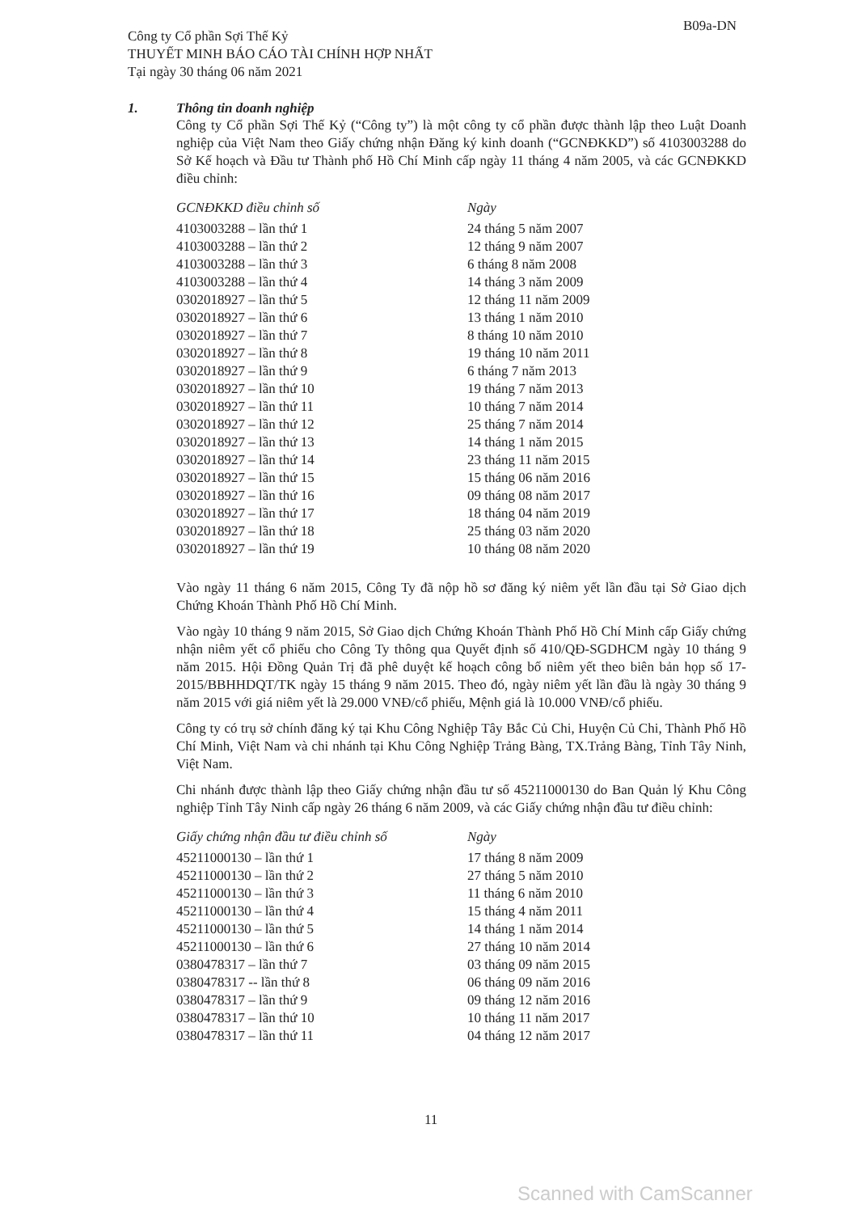Công ty Cổ phần Sợi Thế Kỷ
THUYẾT MINH BÁO CÁO TÀI CHÍNH HỢP NHẤT
Tại ngày 30 tháng 06 năm 2021
B09a-DN
1. Thông tin doanh nghiệp
Công ty Cổ phần Sợi Thế Kỷ (“Công ty”) là một công ty cổ phần được thành lập theo Luật Doanh nghiệp của Việt Nam theo Giấy chứng nhận Đăng ký kinh doanh (“GCNĐKKD”) số 4103003288 do Sở Kế hoạch và Đầu tư Thành phố Hồ Chí Minh cấp ngày 11 tháng 4 năm 2005, và các GCNĐKKD điều chỉnh:
| GCNĐKKD điều chỉnh số | Ngày |
| --- | --- |
| 4103003288 – lần thứ 1 | 24 tháng 5 năm 2007 |
| 4103003288 – lần thứ 2 | 12 tháng 9 năm 2007 |
| 4103003288 – lần thứ 3 | 6 tháng 8 năm 2008 |
| 4103003288 – lần thứ 4 | 14 tháng 3 năm 2009 |
| 0302018927 – lần thứ 5 | 12 tháng 11 năm 2009 |
| 0302018927 – lần thứ 6 | 13 tháng 1 năm 2010 |
| 0302018927 – lần thứ 7 | 8 tháng 10 năm 2010 |
| 0302018927 – lần thứ 8 | 19 tháng 10 năm 2011 |
| 0302018927 – lần thứ 9 | 6 tháng 7 năm 2013 |
| 0302018927 – lần thứ 10 | 19 tháng 7 năm 2013 |
| 0302018927 – lần thứ 11 | 10 tháng 7 năm 2014 |
| 0302018927 – lần thứ 12 | 25 tháng 7 năm 2014 |
| 0302018927 – lần thứ 13 | 14 tháng 1 năm 2015 |
| 0302018927 – lần thứ 14 | 23 tháng 11 năm 2015 |
| 0302018927 – lần thứ 15 | 15 tháng 06 năm 2016 |
| 0302018927 – lần thứ 16 | 09 tháng 08 năm 2017 |
| 0302018927 – lần thứ 17 | 18 tháng 04 năm 2019 |
| 0302018927 – lần thứ 18 | 25 tháng 03 năm 2020 |
| 0302018927 – lần thứ 19 | 10 tháng 08 năm 2020 |
Vào ngày 11 tháng 6 năm 2015, Công Ty đã nộp hồ sơ đăng ký niêm yết lần đầu tại Sở Giao dịch Chứng Khoán Thành Phố Hồ Chí Minh.
Vào ngày 10 tháng 9 năm 2015, Sở Giao dịch Chứng Khoán Thành Phố Hồ Chí Minh cấp Giấy chứng nhận niêm yết cổ phiếu cho Công Ty thông qua Quyết định số 410/QĐ-SGDHCM ngày 10 tháng 9 năm 2015. Hội Đồng Quản Trị đã phê duyệt kế hoạch công bố niêm yết theo biên bản họp số 17-2015/BBHHDQT/TK ngày 15 tháng 9 năm 2015. Theo đó, ngày niêm yết lần đầu là ngày 30 tháng 9 năm 2015 với giá niêm yết là 29.000 VNĐ/cổ phiếu, Mệnh giá là 10.000 VNĐ/cổ phiếu.
Công ty có trụ sở chính đăng ký tại Khu Công Nghiệp Tây Bắc Củ Chi, Huyện Củ Chi, Thành Phố Hồ Chí Minh, Việt Nam và chi nhánh tại Khu Công Nghiệp Trảng Bàng, TX.Trảng Bàng, Tỉnh Tây Ninh, Việt Nam.
Chi nhánh được thành lập theo Giấy chứng nhận đầu tư số 45211000130 do Ban Quản lý Khu Công nghiệp Tỉnh Tây Ninh cấp ngày 26 tháng 6 năm 2009, và các Giấy chứng nhận đầu tư điều chỉnh:
| Giấy chứng nhận đầu tư điều chỉnh số | Ngày |
| --- | --- |
| 45211000130 – lần thứ 1 | 17 tháng 8 năm 2009 |
| 45211000130 – lần thứ 2 | 27 tháng 5 năm 2010 |
| 45211000130 – lần thứ 3 | 11 tháng 6 năm 2010 |
| 45211000130 – lần thứ 4 | 15 tháng 4 năm 2011 |
| 45211000130 – lần thứ 5 | 14 tháng 1 năm 2014 |
| 45211000130 – lần thứ 6 | 27 tháng 10 năm 2014 |
| 0380478317 – lần thứ 7 | 03 tháng 09 năm 2015 |
| 0380478317 -- lần thứ 8 | 06 tháng 09 năm 2016 |
| 0380478317 – lần thứ 9 | 09 tháng 12 năm 2016 |
| 0380478317 – lần thứ 10 | 10 tháng 11 năm 2017 |
| 0380478317 – lần thứ 11 | 04 tháng 12 năm 2017 |
11
Scanned with CamScanner